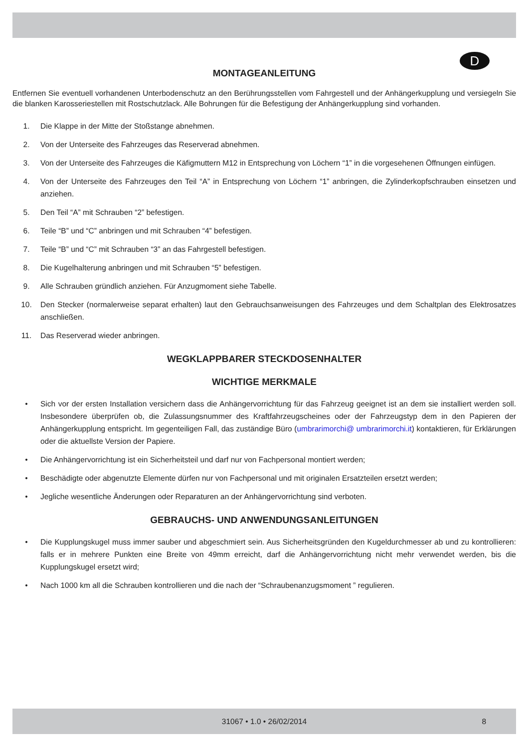D
MONTAGEANLEITUNG
Entfernen Sie eventuell vorhandenen Unterbodenschutz an den Berührungsstellen vom Fahrgestell und der Anhängerkupplung und versiegeln Sie die blanken Karosseriestellen mit Rostschutzlack. Alle Bohrungen für die Befestigung der Anhängerkupplung sind vorhanden.
1. Die Klappe in der Mitte der Stoßstange abnehmen.
2. Von der Unterseite des Fahrzeuges das Reserverad abnehmen.
3. Von der Unterseite des Fahrzeuges die Käfigmuttern M12 in Entsprechung von Löchern “1” in die vorgesehenen Öffnungen einfügen.
4. Von der Unterseite des Fahrzeuges den Teil “A” in Entsprechung von Löchern “1” anbringen, die Zylinderkopfschrauben einsetzen und anziehen.
5. Den Teil “A” mit Schrauben “2” befestigen.
6. Teile “B” und “C” anbringen und mit Schrauben “4” befestigen.
7. Teile “B” und “C” mit Schrauben “3” an das Fahrgestell befestigen.
8. Die Kugelhalterung anbringen und mit Schrauben “5” befestigen.
9. Alle Schrauben gründlich anziehen. Für Anzugmoment siehe Tabelle.
10. Den Stecker (normalerweise separat erhalten) laut den Gebrauchsanweisungen des Fahrzeuges und dem Schaltplan des Elektrosatzes anschließen.
11. Das Reserverad wieder anbringen.
WEGKLAPPBARER STECKDOSENHALTER
WICHTIGE MERKMALE
• Sich vor der ersten Installation versichern dass die Anhängervorrichtung für das Fahrzeug geeignet ist an dem sie installiert werden soll. Insbesondere überprüfen ob, die Zulassungsnummer des Kraftfahrzeugscheines oder der Fahrzeugstyp dem in den Papieren der Anhängerkupplung entspricht. Im gegenteiligen Fall, das zuständige Büro (umbrarimorchi@ umbrarimorchi.it) kontaktieren, für Erklärungen oder die aktuellste Version der Papiere.
• Die Anhängervorrichtung ist ein Sicherheitsteil und darf nur von Fachpersonal montiert werden;
• Beschädigte oder abgenutzte Elemente dürfen nur von Fachpersonal und mit originalen Ersatzteilen ersetzt werden;
• Jegliche wesentliche Änderungen oder Reparaturen an der Anhängervorrichtung sind verboten.
GEBRAUCHS- UND ANWENDUNGSANLEITUNGEN
• Die Kupplungskugel muss immer sauber und abgeschmiert sein. Aus Sicherheitsgründen den Kugeldurchmesser ab und zu kontrollieren: falls er in mehrere Punkten eine Breite von 49mm erreicht, darf die Anhängervorrichtung nicht mehr verwendet werden, bis die Kupplungskugel ersetzt wird;
• Nach 1000 km all die Schrauben kontrollieren und die nach der “Schraubenanzugsmoment ” regulieren.
31067 • 1.0 • 26/02/2014 8